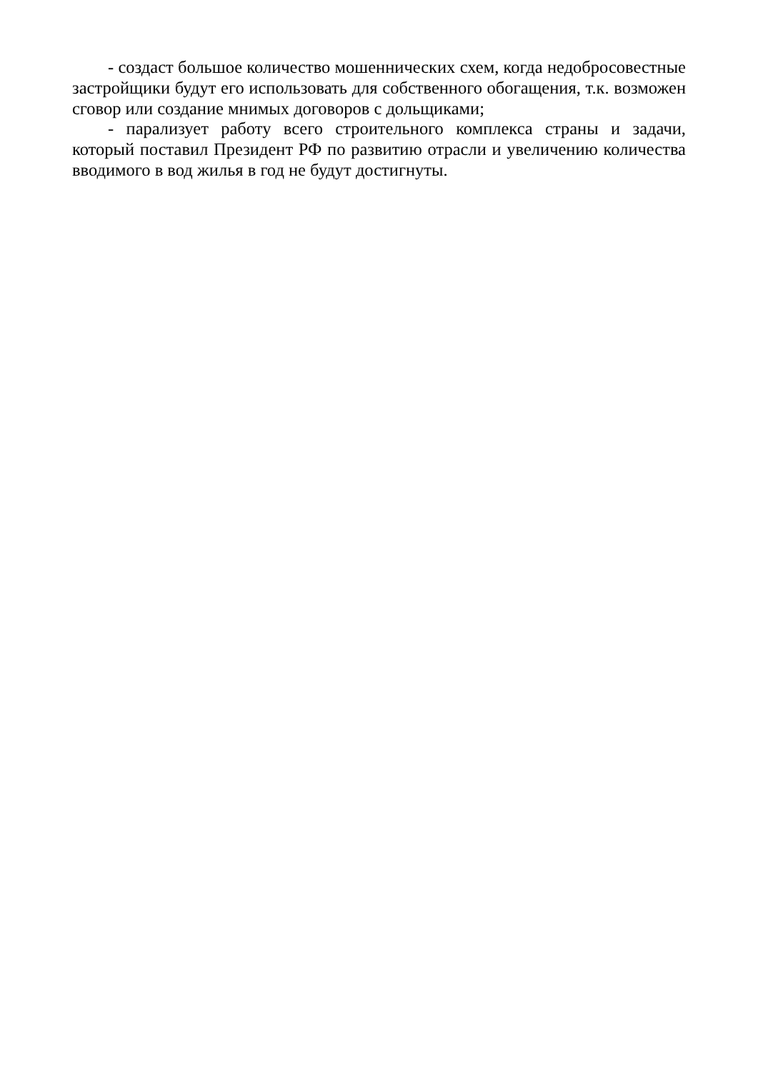- создаст большое количество мошеннических схем, когда недобросовестные застройщики будут его использовать для собственного обогащения, т.к. возможен сговор или создание мнимых договоров с дольщиками;
- парализует работу всего строительного комплекса страны и задачи, который поставил Президент РФ по развитию отрасли и увеличению количества вводимого в вод жилья в год не будут достигнуты.